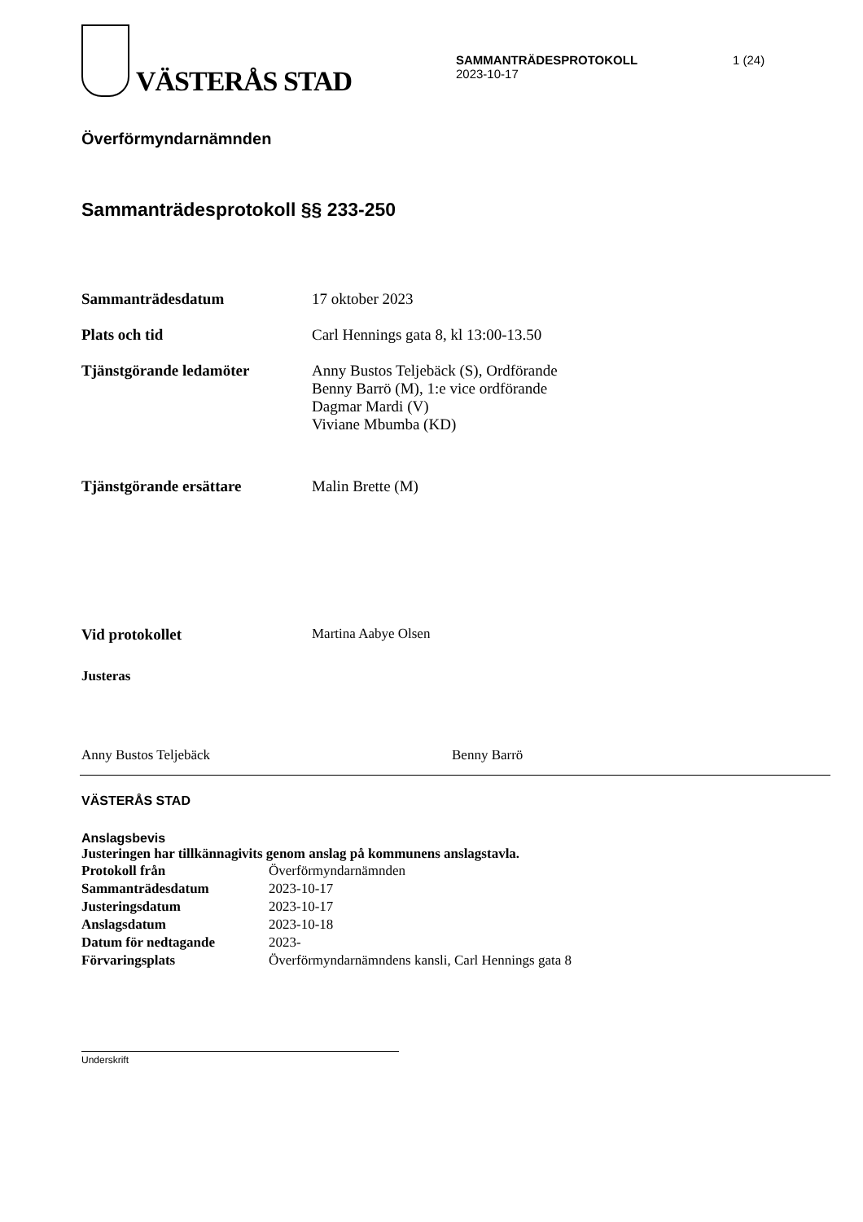VÄSTERÅS STAD
SAMMANTRÄDESPROTOKOLL
2023-10-17
1 (24)
Överförmyndarnämnden
Sammanträdesprotokoll §§ 233-250
| Sammanträdesdatum | 17 oktober 2023 |
| Plats och tid | Carl Hennings gata 8, kl 13:00-13.50 |
| Tjänstgörande ledamöter | Anny Bustos Teljebäck (S), Ordförande Benny Barrö (M), 1:e vice ordförande Dagmar Mardi (V) Viviane Mbumba (KD) |
| Tjänstgörande ersättare | Malin Brette (M) |
| Vid protokollet | Martina Aabye Olsen |
| Justeras | |
Anny Bustos Teljebäck
Benny Barrö
VÄSTERÅS STAD
Anslagsbevis
Justeringen har tillkännagivits genom anslag på kommunens anslagstavla.
| Protokoll från | Överförmyndarnämnden |
| Sammanträdesdatum | 2023-10-17 |
| Justeringsdatum | 2023-10-17 |
| Anslagsdatum | 2023-10-18 |
| Datum för nedtagande | 2023- |
| Förvaringsplats | Överförmyndarnämndens kansli, Carl Hennings gata 8 |
Underskrift